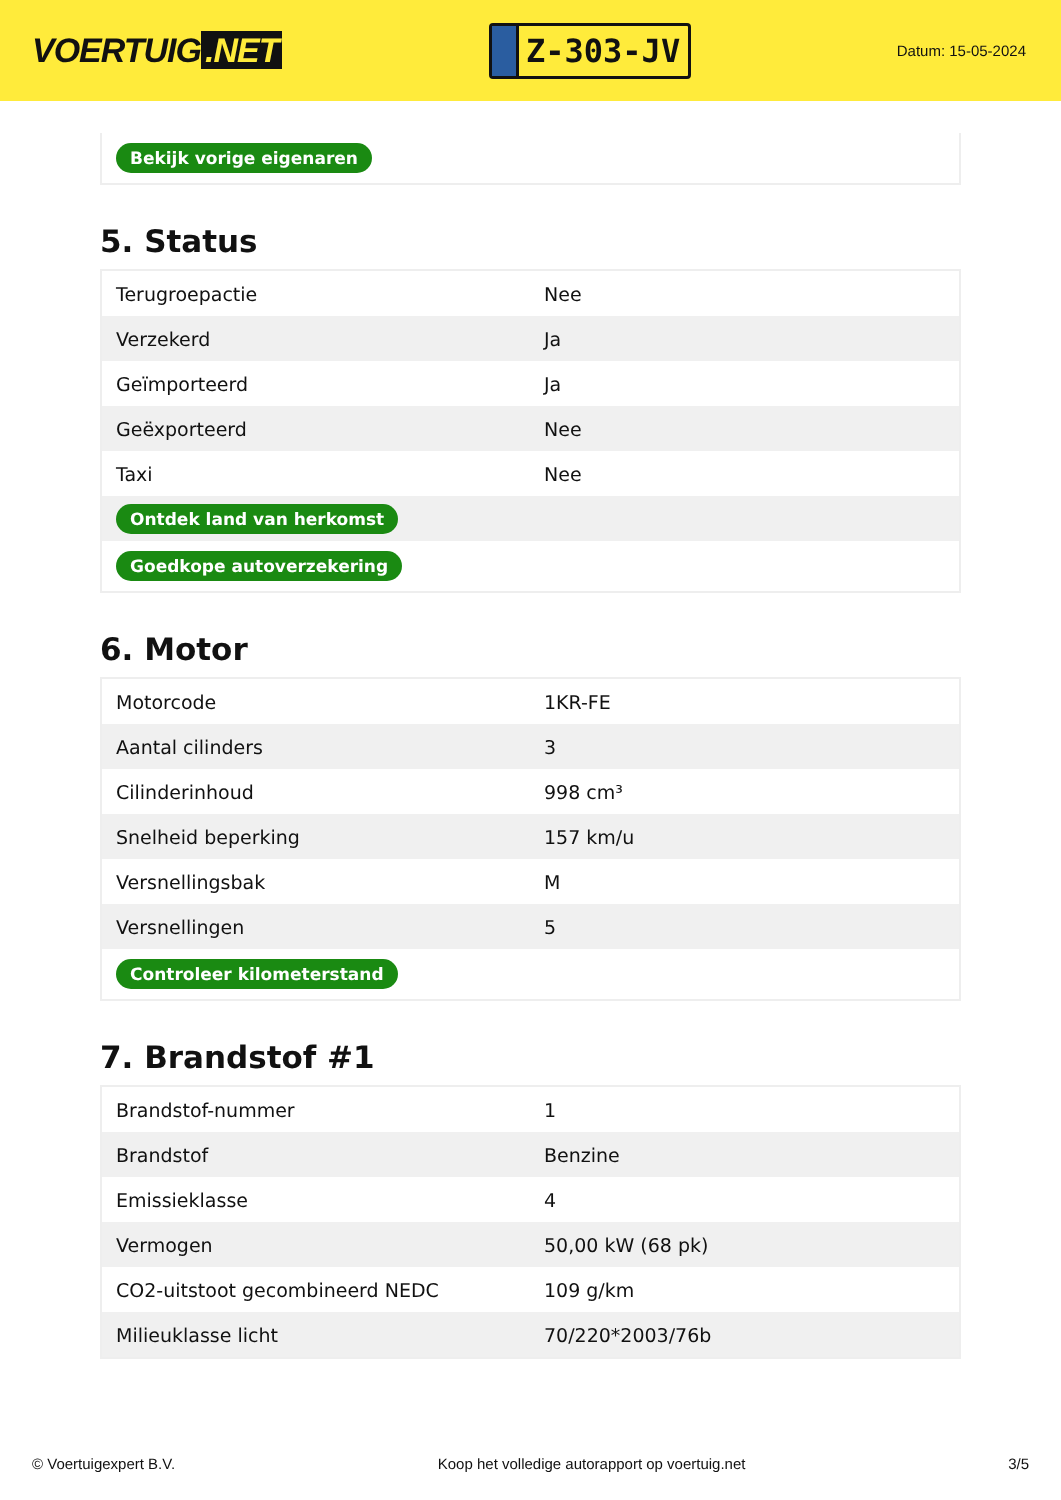VOERTUIG.NET
Z-303-JV
Datum: 15-05-2024
| Bekijk vorige eigenaren |
5. Status
| Terugroepactie | Nee |
| Verzekerd | Ja |
| Geïmporteerd | Ja |
| Geëxporteerd | Nee |
| Taxi | Nee |
| Ontdek land van herkomst | |
| Goedkope autoverzekering | |
6. Motor
| Motorcode | 1KR-FE |
| Aantal cilinders | 3 |
| Cilinderinhoud | 998 cm³ |
| Snelheid beperking | 157 km/u |
| Versnellingsbak | M |
| Versnellingen | 5 |
| Controleer kilometerstand | |
7. Brandstof #1
| Brandstof-nummer | 1 |
| Brandstof | Benzine |
| Emissieklasse | 4 |
| Vermogen | 50,00 kW (68 pk) |
| CO2-uitstoot gecombineerd NEDC | 109 g/km |
| Milieuklasse licht | 70/220*2003/76b |
© Voertuigexpert B.V. Koop het volledige autorapport op voertuig.net 3/5